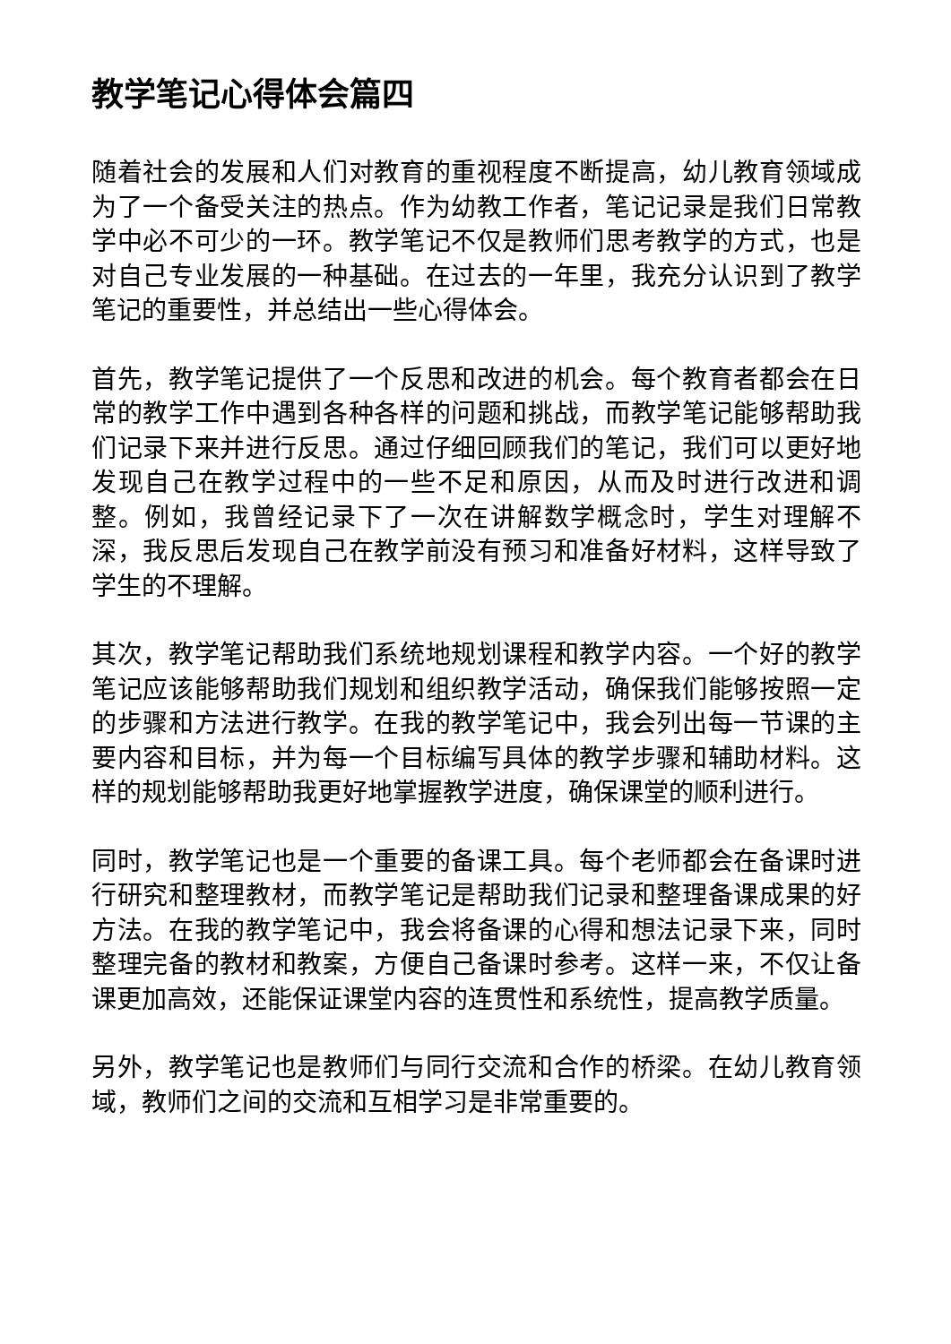教学笔记心得体会篇四
随着社会的发展和人们对教育的重视程度不断提高，幼儿教育领域成为了一个备受关注的热点。作为幼教工作者，笔记记录是我们日常教学中必不可少的一环。教学笔记不仅是教师们思考教学的方式，也是对自己专业发展的一种基础。在过去的一年里，我充分认识到了教学笔记的重要性，并总结出一些心得体会。
首先，教学笔记提供了一个反思和改进的机会。每个教育者都会在日常的教学工作中遇到各种各样的问题和挑战，而教学笔记能够帮助我们记录下来并进行反思。通过仔细回顾我们的笔记，我们可以更好地发现自己在教学过程中的一些不足和原因，从而及时进行改进和调整。例如，我曾经记录下了一次在讲解数学概念时，学生对理解不深，我反思后发现自己在教学前没有预习和准备好材料，这样导致了学生的不理解。
其次，教学笔记帮助我们系统地规划课程和教学内容。一个好的教学笔记应该能够帮助我们规划和组织教学活动，确保我们能够按照一定的步骤和方法进行教学。在我的教学笔记中，我会列出每一节课的主要内容和目标，并为每一个目标编写具体的教学步骤和辅助材料。这样的规划能够帮助我更好地掌握教学进度，确保课堂的顺利进行。
同时，教学笔记也是一个重要的备课工具。每个老师都会在备课时进行研究和整理教材，而教学笔记是帮助我们记录和整理备课成果的好方法。在我的教学笔记中，我会将备课的心得和想法记录下来，同时整理完备的教材和教案，方便自己备课时参考。这样一来，不仅让备课更加高效，还能保证课堂内容的连贯性和系统性，提高教学质量。
另外，教学笔记也是教师们与同行交流和合作的桥梁。在幼儿教育领域，教师们之间的交流和互相学习是非常重要的。